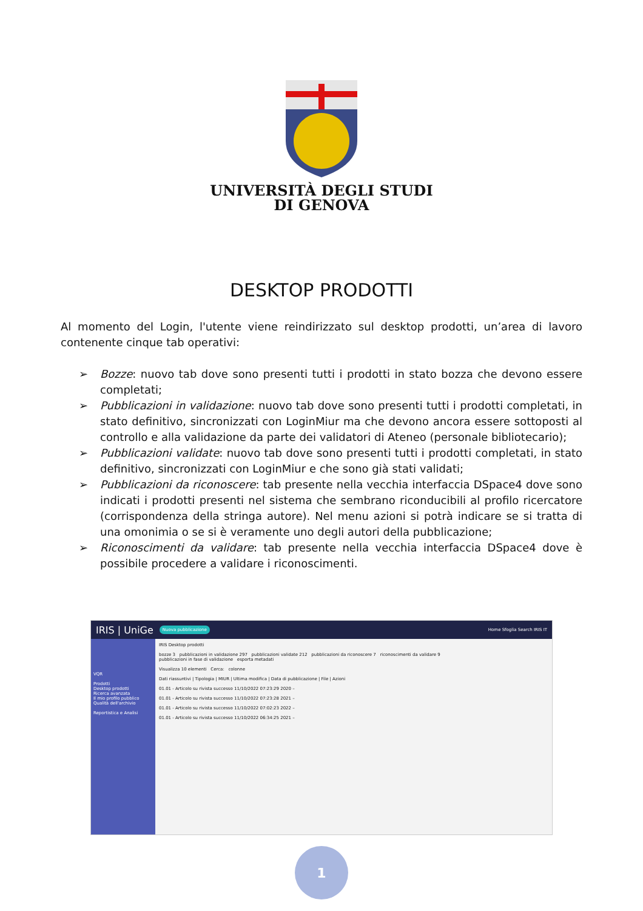UNIVERSITÀ DEGLI STUDI
DI GENOVA
DESKTOP PRODOTTI
Al momento del Login, l'utente viene reindirizzato sul desktop prodotti, un’area di lavoro contenente cinque tab operativi:
➢ Bozze: nuovo tab dove sono presenti tutti i prodotti in stato bozza che devono essere completati;
➢ Pubblicazioni in validazione: nuovo tab dove sono presenti tutti i prodotti completati, in stato definitivo, sincronizzati con LoginMiur ma che devono ancora essere sottoposti al controllo e alla validazione da parte dei validatori di Ateneo (personale bibliotecario);
➢ Pubblicazioni validate: nuovo tab dove sono presenti tutti i prodotti completati, in stato definitivo, sincronizzati con LoginMiur e che sono già stati validati;
➢ Pubblicazioni da riconoscere: tab presente nella vecchia interfaccia DSpace4 dove sono indicati i prodotti presenti nel sistema che sembrano riconducibili al profilo ricercatore (corrispondenza della stringa autore). Nel menu azioni si potrà indicare se si tratta di una omonimia o se si è veramente uno degli autori della pubblicazione;
➢ Riconoscimenti da validare: tab presente nella vecchia interfaccia DSpace4 dove è possibile procedere a validare i riconoscimenti.
IRIS | UniGe Nuova pubblicazione Home Sfoglia Search IRIS IT
VQR
Prodotti
Desktop prodotti
Ricerca avanzata
Il mio profilo pubblico
Qualità dell'archivio
Reportistica e Analisi
IRIS Desktop prodotti
bozze 3 pubblicazioni in validazione 297 pubblicazioni validate 212 pubblicazioni da riconoscere 7 riconoscimenti da validare 9
pubblicazioni in fase di validazione esporta metadati
Visualizza 10 elementi Cerca: colonne
Dati riassuntivi | Tipologia | MIUR | Ultima modifica | Data di pubblicazione | File | Azioni
01.01 - Articolo su rivista successo 11/10/2022 07:23:29 2020 –
01.01 - Articolo su rivista successo 11/10/2022 07:23:28 2021 –
01.01 - Articolo su rivista successo 11/10/2022 07:02:23 2022 –
01.01 - Articolo su rivista successo 11/10/2022 06:34:25 2021 –
1